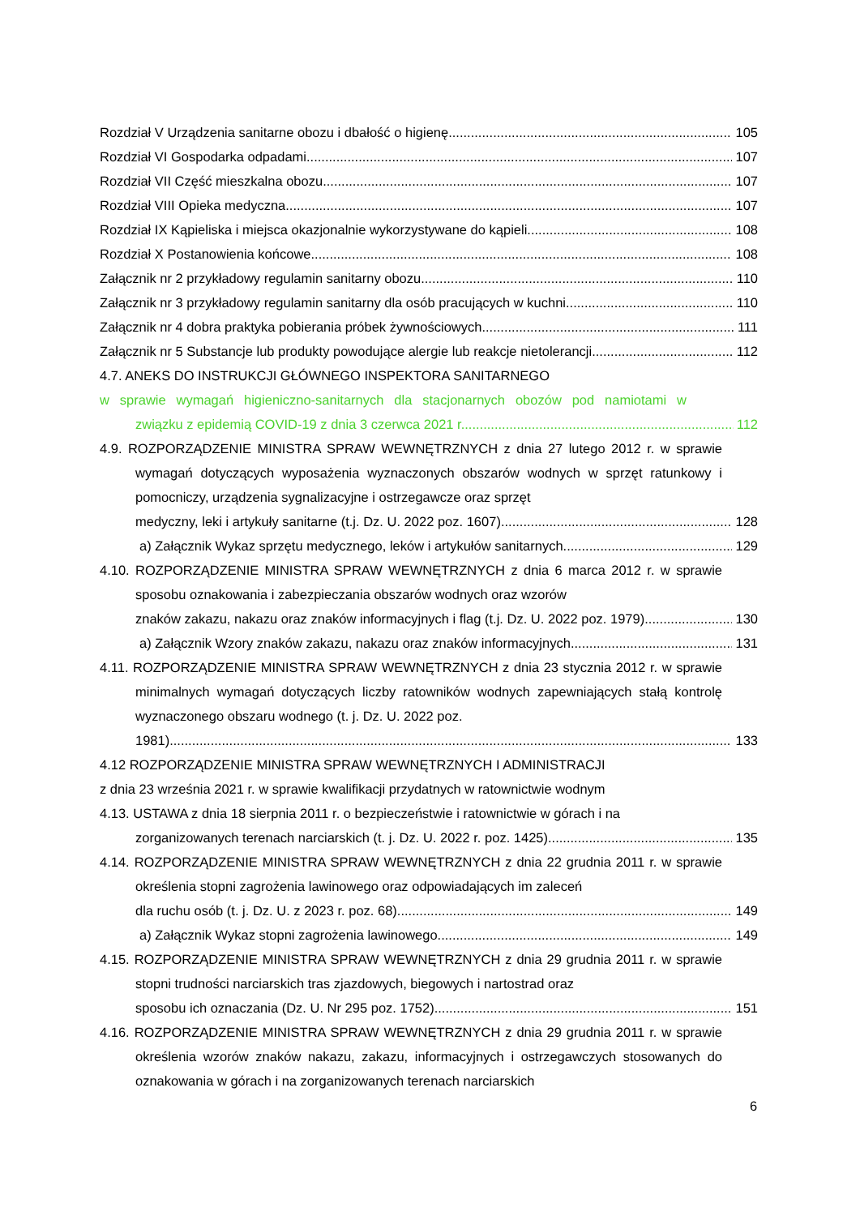Rozdział V Urządzenia sanitarne obozu i dbałość o higienę 105
Rozdział VI Gospodarka odpadami 107
Rozdział VII Część mieszkalna obozu 107
Rozdział VIII Opieka medyczna 107
Rozdział IX Kąpieliska i miejsca okazjonalnie wykorzystywane do kąpieli 108
Rozdział X Postanowienia końcowe 108
Załącznik nr 2 przykładowy regulamin sanitarny obozu 110
Załącznik nr 3 przykładowy regulamin sanitarny dla osób pracujących w kuchni 110
Załącznik nr 4 dobra praktyka pobierania próbek żywnościowych 111
Załącznik nr 5 Substancje lub produkty powodujące alergie lub reakcje nietolerancji 112
4.7. ANEKS DO INSTRUKCJI GŁÓWNEGO INSPEKTORA SANITARNEGO
w sprawie wymagań higieniczno-sanitarnych dla stacjonarnych obozów pod namiotami w
związku z epidemią COVID-19 z dnia 3 czerwca 2021 r. 112
4.9. ROZPORZĄDZENIE MINISTRA SPRAW WEWNĘTRZNYCH z dnia 27 lutego 2012 r. w sprawie wymagań dotyczących wyposażenia wyznaczonych obszarów wodnych w sprzęt ratunkowy i pomocniczy, urządzenia sygnalizacyjne i ostrzegawcze oraz sprzęt
medyczny, leki i artykuły sanitarne (t.j. Dz. U. 2022 poz. 1607) 128
a) Załącznik Wykaz sprzętu medycznego, leków i artykułów sanitarnych 129
4.10. ROZPORZĄDZENIE MINISTRA SPRAW WEWNĘTRZNYCH z dnia 6 marca 2012 r. w sprawie sposobu oznakowania i zabezpieczania obszarów wodnych oraz wzorów
znaków zakazu, nakazu oraz znaków informacyjnych i flag (t.j. Dz. U. 2022 poz. 1979) 130
a) Załącznik Wzory znaków zakazu, nakazu oraz znaków informacyjnych 131
4.11. ROZPORZĄDZENIE MINISTRA SPRAW WEWNĘTRZNYCH z dnia 23 stycznia 2012 r. w sprawie minimalnych wymagań dotyczących liczby ratowników wodnych zapewniających stałą kontrolę wyznaczonego obszaru wodnego (t. j. Dz. U. 2022 poz.
1981) 133
4.12 ROZPORZĄDZENIE MINISTRA SPRAW WEWNĘTRZNYCH I ADMINISTRACJI
z dnia 23 września 2021 r. w sprawie kwalifikacji przydatnych w ratownictwie wodnym
4.13. USTAWA z dnia 18 sierpnia 2011 r. o bezpieczeństwie i ratownictwie w górach i na
zorganizowanych terenach narciarskich (t. j. Dz. U. 2022 r. poz. 1425) 135
4.14. ROZPORZĄDZENIE MINISTRA SPRAW WEWNĘTRZNYCH z dnia 22 grudnia 2011 r. w sprawie określenia stopni zagrożenia lawinowego oraz odpowiadających im zaleceń
dla ruchu osób (t. j. Dz. U. z 2023 r. poz. 68) 149
a) Załącznik Wykaz stopni zagrożenia lawinowego 149
4.15. ROZPORZĄDZENIE MINISTRA SPRAW WEWNĘTRZNYCH z dnia 29 grudnia 2011 r. w sprawie stopni trudności narciarskich tras zjazdowych, biegowych i nartostrad oraz
sposobu ich oznaczania (Dz. U. Nr 295 poz. 1752) 151
4.16. ROZPORZĄDZENIE MINISTRA SPRAW WEWNĘTRZNYCH z dnia 29 grudnia 2011 r. w sprawie określenia wzorów znaków nakazu, zakazu, informacyjnych i ostrzegawczych stosowanych do oznakowania w górach i na zorganizowanych terenach narciarskich
6